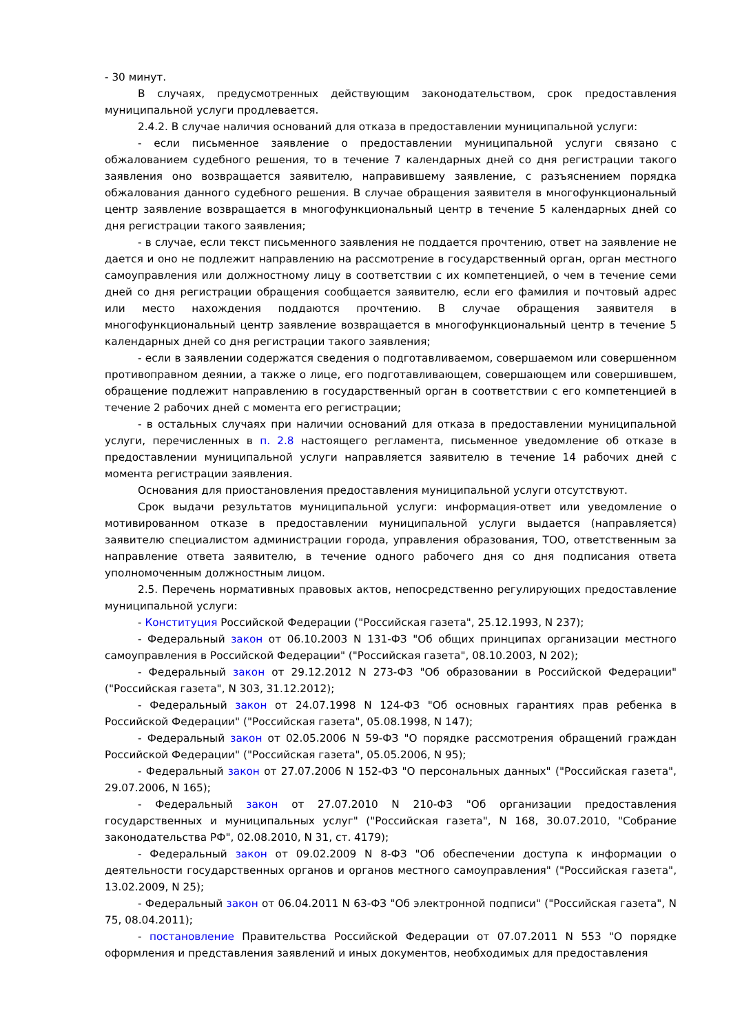- 30 минут.
В случаях, предусмотренных действующим законодательством, срок предоставления муниципальной услуги продлевается.
2.4.2. В случае наличия оснований для отказа в предоставлении муниципальной услуги:
- если письменное заявление о предоставлении муниципальной услуги связано с обжалованием судебного решения, то в течение 7 календарных дней со дня регистрации такого заявления оно возвращается заявителю, направившему заявление, с разъяснением порядка обжалования данного судебного решения. В случае обращения заявителя в многофункциональный центр заявление возвращается в многофункциональный центр в течение 5 календарных дней со дня регистрации такого заявления;
- в случае, если текст письменного заявления не поддается прочтению, ответ на заявление не дается и оно не подлежит направлению на рассмотрение в государственный орган, орган местного самоуправления или должностному лицу в соответствии с их компетенцией, о чем в течение семи дней со дня регистрации обращения сообщается заявителю, если его фамилия и почтовый адрес или место нахождения поддаются прочтению. В случае обращения заявителя в многофункциональный центр заявление возвращается в многофункциональный центр в течение 5 календарных дней со дня регистрации такого заявления;
- если в заявлении содержатся сведения о подготавливаемом, совершаемом или совершенном противоправном деянии, а также о лице, его подготавливающем, совершающем или совершившем, обращение подлежит направлению в государственный орган в соответствии с его компетенцией в течение 2 рабочих дней с момента его регистрации;
- в остальных случаях при наличии оснований для отказа в предоставлении муниципальной услуги, перечисленных в п. 2.8 настоящего регламента, письменное уведомление об отказе в предоставлении муниципальной услуги направляется заявителю в течение 14 рабочих дней с момента регистрации заявления.
Основания для приостановления предоставления муниципальной услуги отсутствуют.
Срок выдачи результатов муниципальной услуги: информация-ответ или уведомление о мотивированном отказе в предоставлении муниципальной услуги выдается (направляется) заявителю специалистом администрации города, управления образования, ТОО, ответственным за направление ответа заявителю, в течение одного рабочего дня со дня подписания ответа уполномоченным должностным лицом.
2.5. Перечень нормативных правовых актов, непосредственно регулирующих предоставление муниципальной услуги:
- Конституция Российской Федерации ("Российская газета", 25.12.1993, N 237);
- Федеральный закон от 06.10.2003 N 131-ФЗ "Об общих принципах организации местного самоуправления в Российской Федерации" ("Российская газета", 08.10.2003, N 202);
- Федеральный закон от 29.12.2012 N 273-ФЗ "Об образовании в Российской Федерации" ("Российская газета", N 303, 31.12.2012);
- Федеральный закон от 24.07.1998 N 124-ФЗ "Об основных гарантиях прав ребенка в Российской Федерации" ("Российская газета", 05.08.1998, N 147);
- Федеральный закон от 02.05.2006 N 59-ФЗ "О порядке рассмотрения обращений граждан Российской Федерации" ("Российская газета", 05.05.2006, N 95);
- Федеральный закон от 27.07.2006 N 152-ФЗ "О персональных данных" ("Российская газета", 29.07.2006, N 165);
- Федеральный закон от 27.07.2010 N 210-ФЗ "Об организации предоставления государственных и муниципальных услуг" ("Российская газета", N 168, 30.07.2010, "Собрание законодательства РФ", 02.08.2010, N 31, ст. 4179);
- Федеральный закон от 09.02.2009 N 8-ФЗ "Об обеспечении доступа к информации о деятельности государственных органов и органов местного самоуправления" ("Российская газета", 13.02.2009, N 25);
- Федеральный закон от 06.04.2011 N 63-ФЗ "Об электронной подписи" ("Российская газета", N 75, 08.04.2011);
- постановление Правительства Российской Федерации от 07.07.2011 N 553 "О порядке оформления и представления заявлений и иных документов, необходимых для предоставления